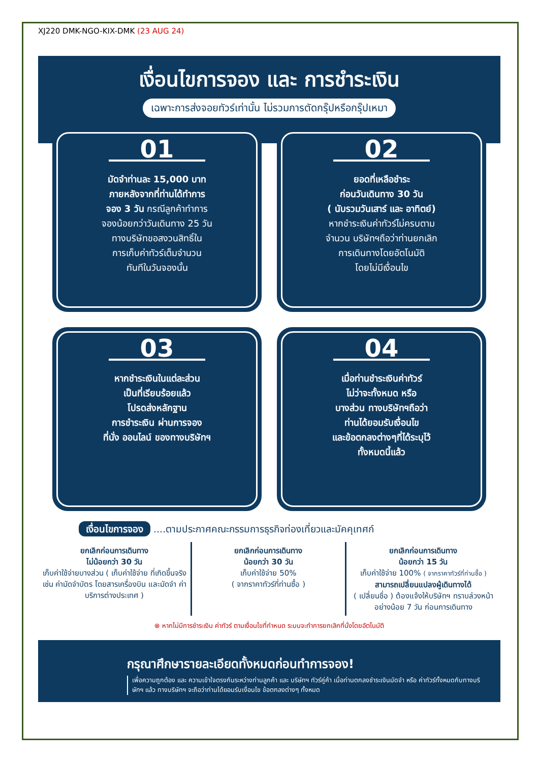XJ220 DMK-NGO-KIX-DMK (23 AUG 24)
เงื่อนไขการจอง และ การชำระเงิน
เฉพาะการส่งจอยทัวร์เท่านั้น ไม่รวมการตัดกรุ๊ปหรือกรุ๊ปเหมา
01
มัดจำท่านละ 15,000 บาท
ภายหลังจากที่ท่านได้ทำการ
จอง 3 วัน กรณีลูกค้าทำการ
จองน้อยกว่าวันเดินทาง 25 วัน
ทางบริษัทขอสงวนสิทธิ์ใน
การเก็บค่าทัวร์เต็มจำนวน
ทันทีในวันจองนั้น
02
ยอดที่เหลือชำระ
ก่อนวันเดินทาง 30 วัน
( นับรวมวันเสาร์ และ อาทิตย์)
หากชำระเงินค่าทัวร์ไม่ครบตาม
จำนวน บริษัทฯถือว่าท่านยกเลิก
การเดินทางโดยอัตโนมัติ
โดยไม่มีเงื่อนไข
03
หากชำระเงินในแต่ละส่วน
เป็นที่เรียบร้อยแล้ว
โปรดส่งหลักฐาน
การชำระเงิน ผ่านการจอง
ที่นั่ง ออนไลน์ ของทางบริษัทฯ
04
เมื่อท่านชำระเงินค่าทัวร์
ไม่ว่าจะทั้งหมด หรือ
บางส่วน ทางบริษัทฯถือว่า
ท่านได้ยอมรับเงื่อนไข
และข้อตกลงต่างๆที่ได้ระบุไว้
ทั้งหมดนี้แล้ว
เงื่อนไขการจอง ....ตามประกาศคณะกรรมการธุรกิจท่องเที่ยวและมัคคุเทศก์
ยกเลิกก่อนการเดินทาง
ไม่น้อยกว่า 30 วัน
เก็บค่าใช้จ่ายบางส่วน ( เก็บค่าใช้จ่าย ที่เกิดขึ้นจริง เช่น ค่ามัดจำบัตร โดยสารเครื่องบิน และมัดจำ ค่าบริการต่างประเทศ )
ยกเลิกก่อนการเดินทาง
น้อยกว่า 30 วัน
เก็บค่าใช้จ่าย 50%
( จากราคาทัวร์ที่ท่านซื้อ )
ยกเลิกก่อนการเดินทาง
น้อยกว่า 15 วัน
เก็บค่าใช้จ่าย 100% ( จากราคาทัวร์ที่ท่านซื้อ )
สามารถเปลี่ยนแปลงผู้เดินทางได้
( เปลี่ยนชื่อ ) ต้องแจ้งให้บริษัทฯ ทราบล่วงหน้าอย่างน้อย 7 วัน ก่อนการเดินทาง
⊗ หากไม่มีการชำระเงิน ค่าทัวร์ ตามเงื่อนไขที่กำหนด ระบบจะทำการยกเลิกที่นั่งโดยอัตโนมัติ
กรุณาศึกษารายละเอียดทั้งหมดก่อนทำการจอง!
เพื่อความถูกต้อง และ ความเข้าใจตรงกันระหว่างท่านลูกค้า และ บริษัทฯ ทัวร์คู่ค้า เมื่อท่านตกลงชำระเงินมัดจำ หรือ ค่าทัวร์ทั้งหมดกับทางบริษัทฯ แล้ว ทางบริษัทฯ จะถือว่าท่านได้ยอมรับเงื่อนไข ข้อตกลงต่างๆ ทั้งหมด